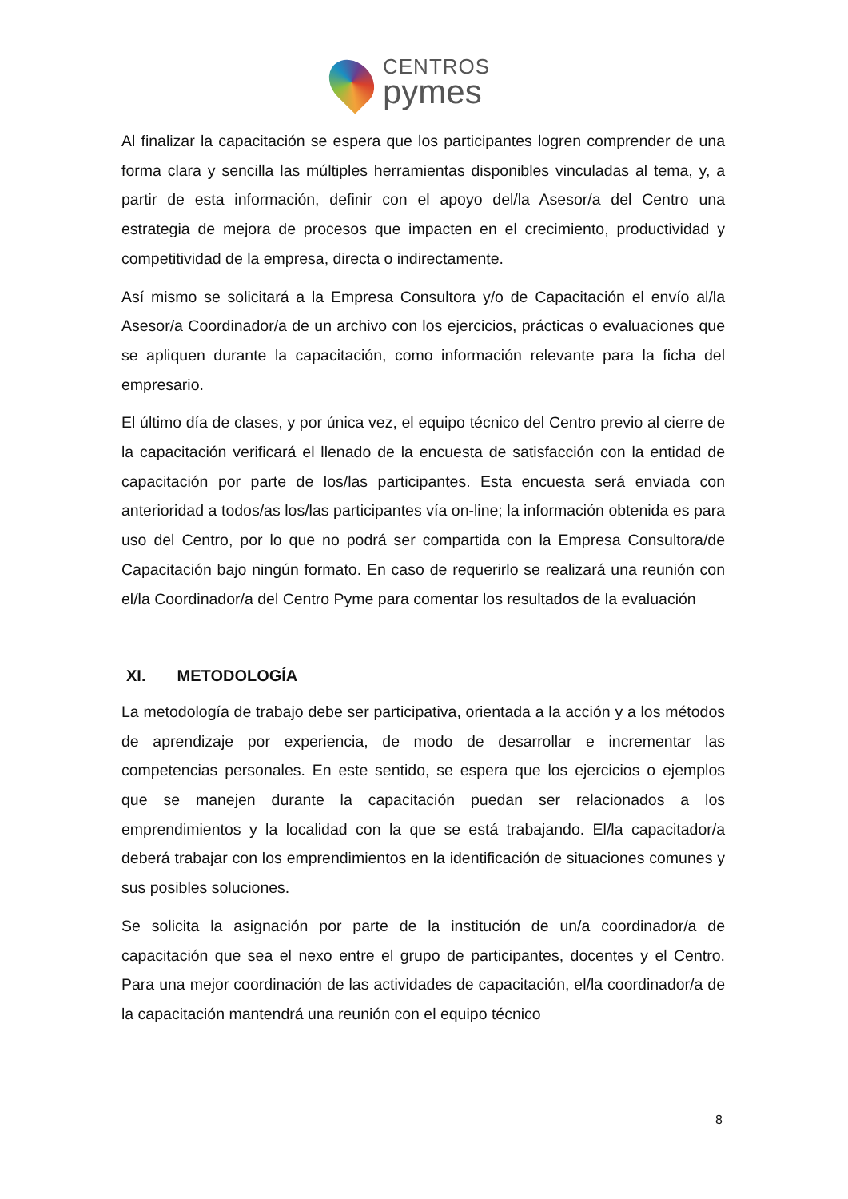CENTROS
pymes
Al finalizar la capacitación se espera que los participantes logren comprender de una forma clara y sencilla las múltiples herramientas disponibles vinculadas al tema, y, a partir de esta información, definir con el apoyo del/la Asesor/a del Centro una estrategia de mejora de procesos que impacten en el crecimiento, productividad y competitividad de la empresa, directa o indirectamente.
Así mismo se solicitará a la Empresa Consultora y/o de Capacitación el envío al/la Asesor/a Coordinador/a de un archivo con los ejercicios, prácticas o evaluaciones que se apliquen durante la capacitación, como información relevante para la ficha del empresario.
El último día de clases, y por única vez, el equipo técnico del Centro previo al cierre de la capacitación verificará el llenado de la encuesta de satisfacción con la entidad de capacitación por parte de los/las participantes. Esta encuesta será enviada con anterioridad a todos/as los/las participantes vía on-line; la información obtenida es para uso del Centro, por lo que no podrá ser compartida con la Empresa Consultora/de Capacitación bajo ningún formato. En caso de requerirlo se realizará una reunión con el/la Coordinador/a del Centro Pyme para comentar los resultados de la evaluación
XI. METODOLOGÍA
La metodología de trabajo debe ser participativa, orientada a la acción y a los métodos de aprendizaje por experiencia, de modo de desarrollar e incrementar las competencias personales. En este sentido, se espera que los ejercicios o ejemplos que se manejen durante la capacitación puedan ser relacionados a los emprendimientos y la localidad con la que se está trabajando. El/la capacitador/a deberá trabajar con los emprendimientos en la identificación de situaciones comunes y sus posibles soluciones.
Se solicita la asignación por parte de la institución de un/a coordinador/a de capacitación que sea el nexo entre el grupo de participantes, docentes y el Centro. Para una mejor coordinación de las actividades de capacitación, el/la coordinador/a de la capacitación mantendrá una reunión con el equipo técnico
8